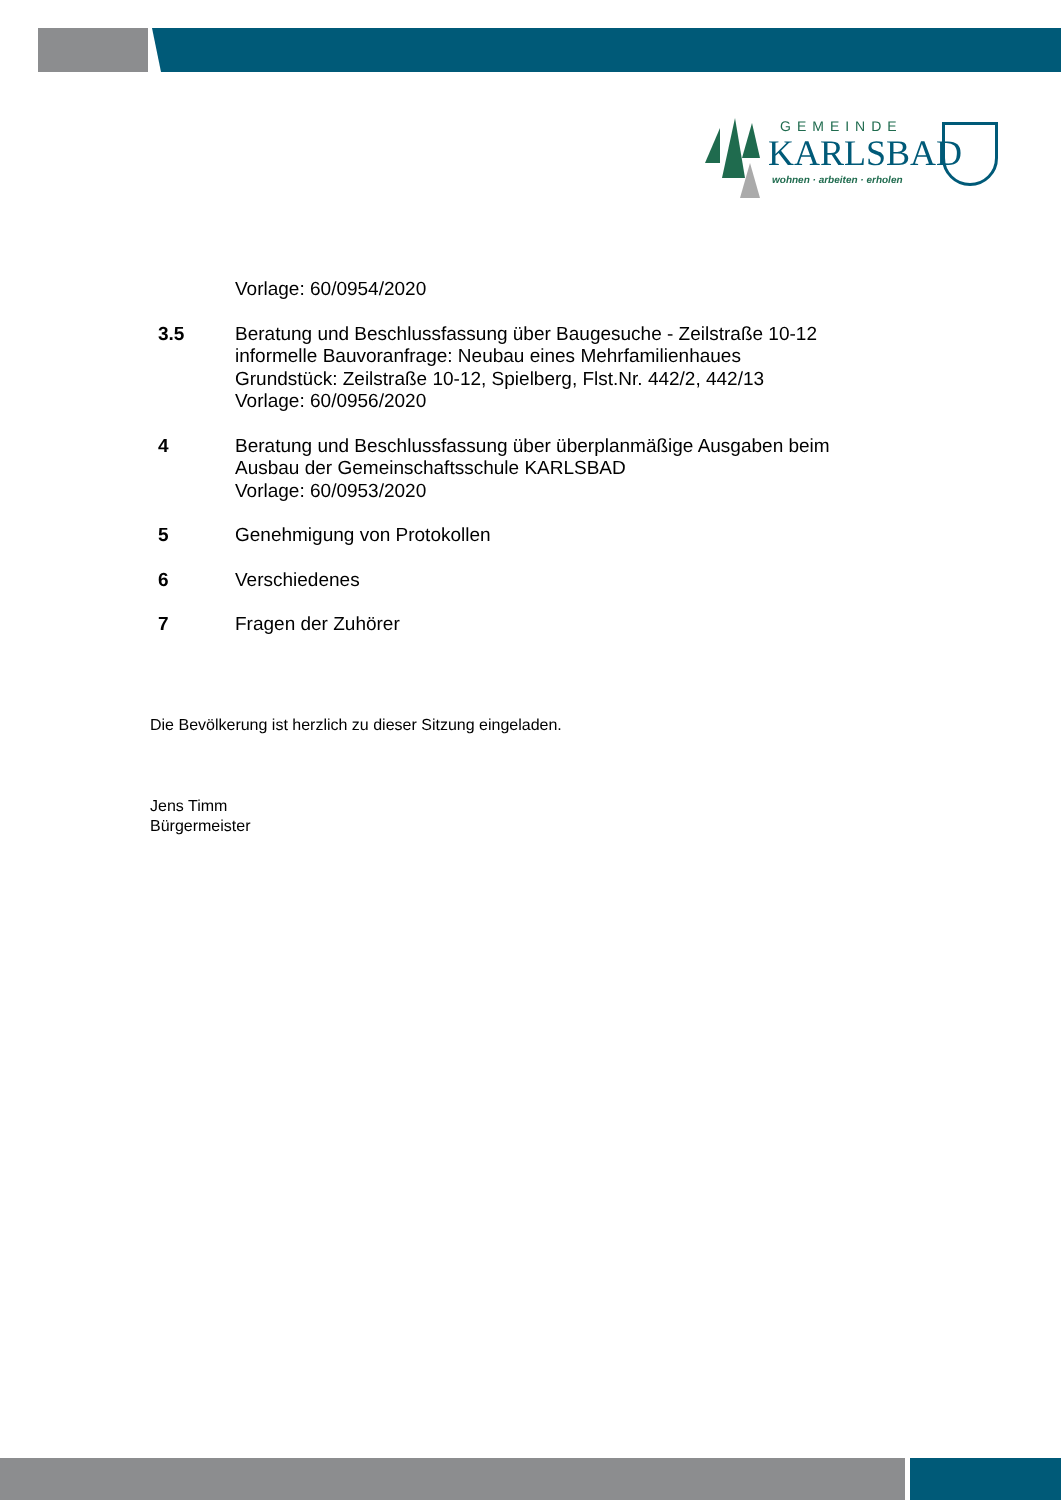GEMEINDE
KARLSBAD
wohnen · arbeiten · erholen
Vorlage: 60/0954/2020
3.5 Beratung und Beschlussfassung über Baugesuche - Zeilstraße 10-12
informelle Bauvoranfrage: Neubau eines Mehrfamilienhaues
Grundstück: Zeilstraße 10-12, Spielberg, Flst.Nr. 442/2, 442/13
Vorlage: 60/0956/2020
4 Beratung und Beschlussfassung über überplanmäßige Ausgaben beim
Ausbau der Gemeinschaftsschule KARLSBAD
Vorlage: 60/0953/2020
5 Genehmigung von Protokollen
6 Verschiedenes
7 Fragen der Zuhörer
Die Bevölkerung ist herzlich zu dieser Sitzung eingeladen.
Jens Timm
Bürgermeister